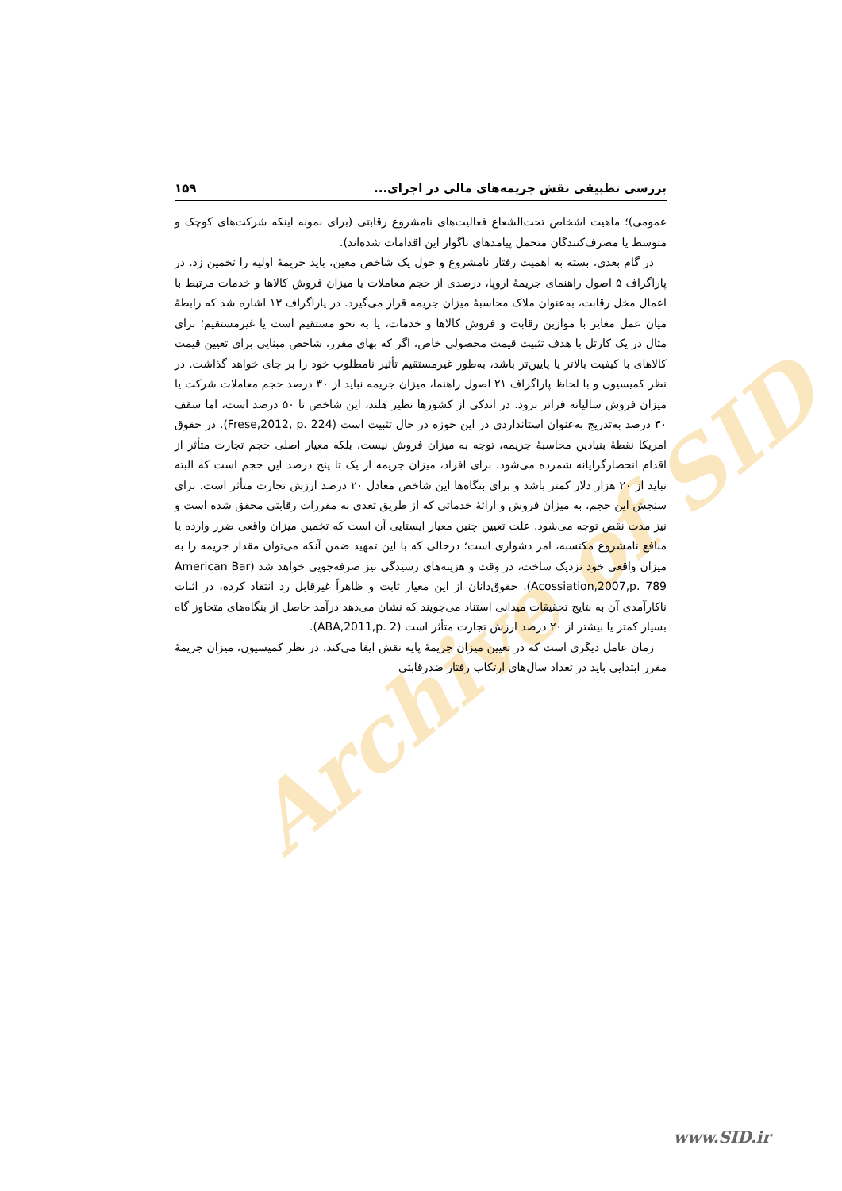Archive of SID
بررسی تطبیقی نقش جریمه‌های مالی در اجرای... ۱۵۹
عمومی)؛ ماهیت اشخاص تحت‌الشعاع فعالیت‌های نامشروع رقابتی (برای نمونه اینکه شرکت‌های کوچک و متوسط یا مصرف‌کنندگان متحمل پیامدهای ناگوار این اقدامات شده‌اند).
در گام بعدی، بسته به اهمیت رفتار نامشروع و حول یک شاخص معین، باید جریمهٔ اولیه را تخمین زد. در پاراگراف ۵ اصول راهنمای جریمهٔ اروپا، درصدی از حجم معاملات یا میزان فروش کالاها و خدمات مرتبط با اعمال مخل رقابت، به‌عنوان ملاک محاسبهٔ میزان جریمه قرار می‌گیرد. در پاراگراف ۱۳ اشاره شد که رابطهٔ میان عمل مغایر با موازین رقابت و فروش کالاها و خدمات، یا به نحو مستقیم است یا غیرمستقیم؛ برای مثال در یک کارتل با هدف تثبیت قیمت محصولی خاص، اگر که بهای مقرر، شاخص مبنایی برای تعیین قیمت کالاهای با کیفیت بالاتر یا پایین‌تر باشد، به‌طور غیرمستقیم تأثیر نامطلوب خود را بر جای خواهد گذاشت. در نظر کمیسیون و با لحاظ پاراگراف ۲۱ اصول راهنما، میزان جریمه نباید از ۳۰ درصد حجم معاملات شرکت یا میزان فروش سالیانه فراتر برود. در اندکی از کشورها نظیر هلند، این شاخص تا ۵۰ درصد است، اما سقف ۳۰ درصد به‌تدریج به‌عنوان استانداردی در این حوزه در حال تثبیت است (Frese,2012, p. 224). در حقوق امریکا نقطهٔ بنیادین محاسبهٔ جریمه، توجه به میزان فروش نیست، بلکه معیار اصلی حجم تجارت متأثر از اقدام انحصارگرایانه شمرده می‌شود. برای افراد، میزان جریمه از یک تا پنج درصد این حجم است که البته نباید از ۲۰ هزار دلار کمتر باشد و برای بنگاه‌ها این شاخص معادل ۲۰ درصد ارزش تجارت متأثر است. برای سنجش این حجم، به میزان فروش و ارائهٔ خدماتی که از طریق تعدی به مقررات رقابتی محقق شده است و نیز مدت نقض توجه می‌شود. علت تعیین چنین معیار ایستایی آن است که تخمین میزان واقعی ضرر وارده یا منافع نامشروع مکتسبه، امر دشواری است؛ درحالی که با این تمهید ضمن آنکه می‌توان مقدار جریمه را به میزان واقعی خود نزدیک ساخت، در وقت و هزینه‌های رسیدگی نیز صرفه‌جویی خواهد شد (American Bar Acossiation,2007,p. 789). حقوق‌دانان از این معیار ثابت و ظاهراً غیرقابل رد انتقاد کرده، در اثبات ناکارآمدی آن به نتایج تحقیقات میدانی استناد می‌جویند که نشان می‌دهد درآمد حاصل از بنگاه‌های متجاوز گاه بسیار کمتر یا بیشتر از ۲۰ درصد ارزش تجارت متأثر است (ABA,2011,p. 2).
زمان عامل دیگری است که در تعیین میزان جریمهٔ پایه نقش ایفا می‌کند. در نظر کمیسیون، میزان جریمهٔ مقرر ابتدایی باید در تعداد سال‌های ارتکاب رفتار ضدرقابتی
www.SID.ir